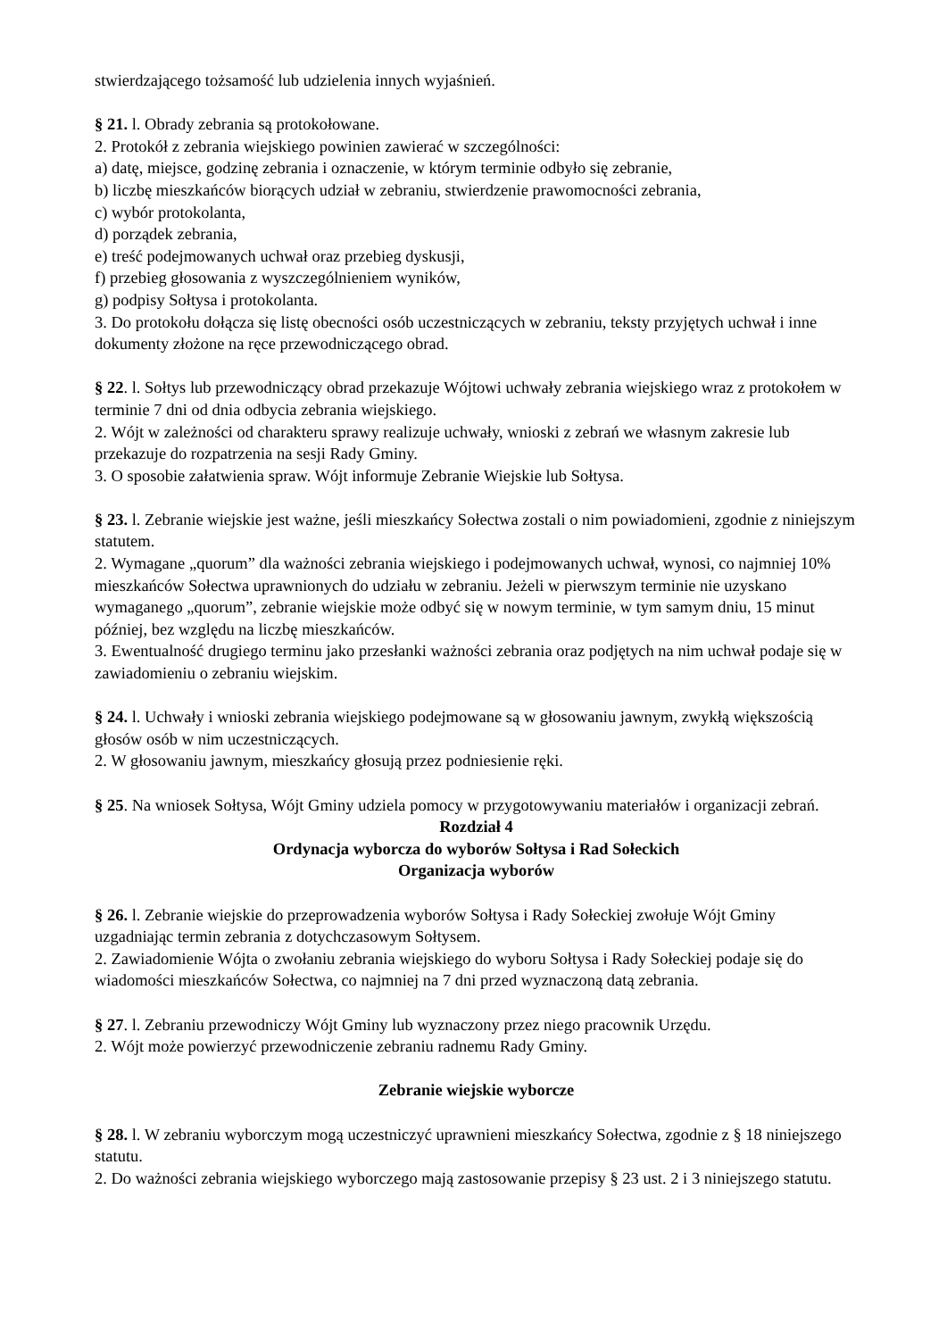stwierdzającego tożsamość lub udzielenia innych wyjaśnień.
§ 21. l. Obrady zebrania są protokołowane.
2. Protokół z zebrania wiejskiego powinien zawierać w szczególności:
a) datę, miejsce, godzinę zebrania i oznaczenie, w którym terminie odbyło się zebranie,
b) liczbę mieszkańców biorących udział w zebraniu, stwierdzenie prawomocności zebrania,
c) wybór protokolanta,
d) porządek zebrania,
e) treść podejmowanych uchwał oraz przebieg dyskusji,
f) przebieg głosowania z wyszczególnieniem wyników,
g) podpisy Sołtysa i protokolanta.
3. Do protokołu dołącza się listę obecności osób uczestniczących w zebraniu, teksty przyjętych uchwał i inne dokumenty złożone na ręce przewodniczącego obrad.
§ 22. l. Sołtys lub przewodniczący obrad przekazuje Wójtowi uchwały zebrania wiejskiego wraz z protokołem w terminie 7 dni od dnia odbycia zebrania wiejskiego.
2. Wójt w zależności od charakteru sprawy realizuje uchwały, wnioski z zebrań we własnym zakresie lub przekazuje do rozpatrzenia na sesji Rady Gminy.
3. O sposobie załatwienia spraw. Wójt informuje Zebranie Wiejskie lub Sołtysa.
§ 23. l. Zebranie wiejskie jest ważne, jeśli mieszkańcy Sołectwa zostali o nim powiadomieni, zgodnie z niniejszym statutem.
2. Wymagane „quorum” dla ważności zebrania wiejskiego i podejmowanych uchwał, wynosi, co najmniej 10% mieszkańców Sołectwa uprawnionych do udziału w zebraniu. Jeżeli w pierwszym terminie nie uzyskano wymaganego „quorum”, zebranie wiejskie może odbyć się w nowym terminie, w tym samym dniu, 15 minut później, bez względu na liczbę mieszkańców.
3. Ewentualność drugiego terminu jako przesłanki ważności zebrania oraz podjętych na nim uchwał podaje się w zawiadomieniu o zebraniu wiejskim.
§ 24. l. Uchwały i wnioski zebrania wiejskiego podejmowane są w głosowaniu jawnym, zwykłą większością głosów osób w nim uczestniczących.
2. W głosowaniu jawnym, mieszkańcy głosują przez podniesienie ręki.
§ 25. Na wniosek Sołtysa, Wójt Gminy udziela pomocy w przygotowywaniu materiałów i organizacji zebrań.
Rozdział 4
Ordynacja wyborcza do wyborów Sołtysa i Rad Sołeckich
Organizacja wyborów
§ 26. l. Zebranie wiejskie do przeprowadzenia wyborów Sołtysa i Rady Sołeckiej zwołuje Wójt Gminy uzgadniając termin zebrania z dotychczasowym Sołtysem.
2. Zawiadomienie Wójta o zwołaniu zebrania wiejskiego do wyboru Sołtysa i Rady Sołeckiej podaje się do wiadomości mieszkańców Sołectwa, co najmniej na 7 dni przed wyznaczoną datą zebrania.
§ 27. l. Zebraniu przewodniczy Wójt Gminy lub wyznaczony przez niego pracownik Urzędu.
2. Wójt może powierzyć przewodniczenie zebraniu radnemu Rady Gminy.
Zebranie wiejskie wyborcze
§ 28. l. W zebraniu wyborczym mogą uczestniczyć uprawnieni mieszkańcy Sołectwa, zgodnie z § 18 niniejszego statutu.
2. Do ważności zebrania wiejskiego wyborczego mają zastosowanie przepisy § 23 ust. 2 i 3 niniejszego statutu.